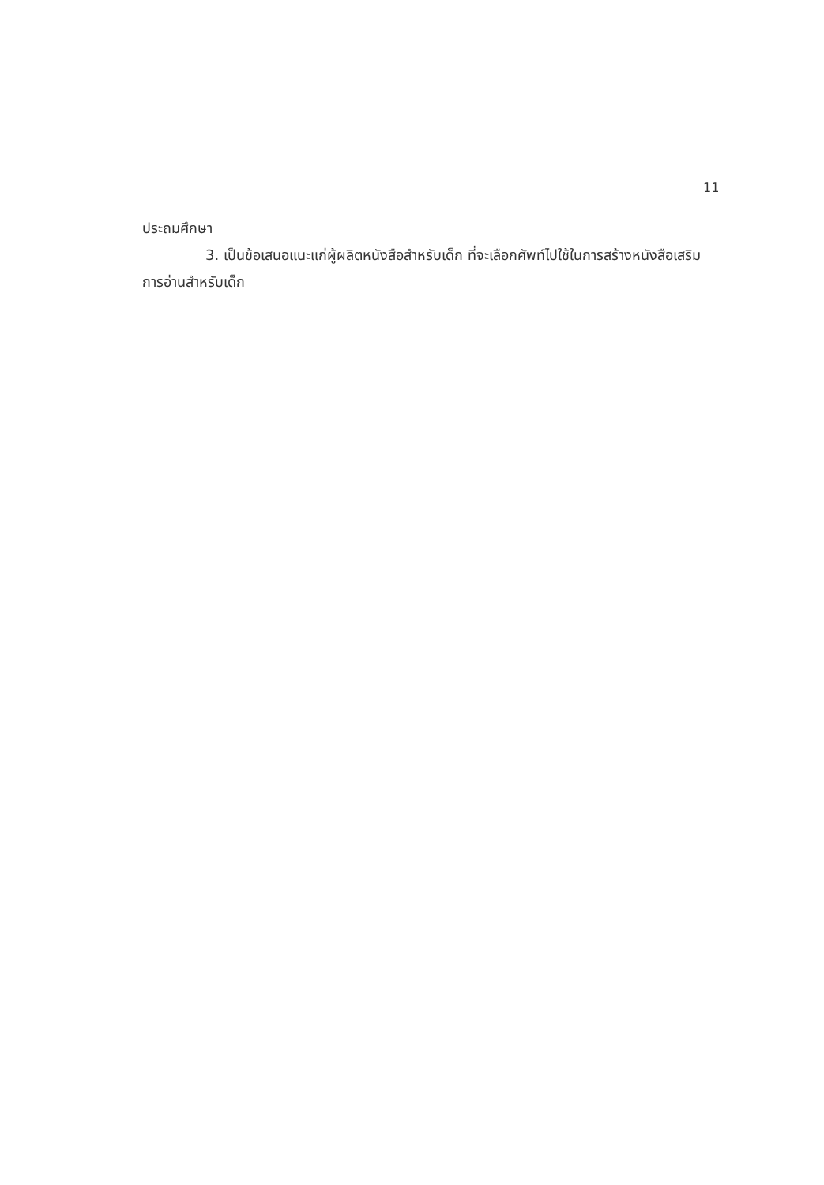11
ประถมศึกษา
3. เป็นข้อเสนอแนะแก่ผู้ผลิตหนังสือสำหรับเด็ก ที่จะเลือกศัพท์ไปใช้ในการสร้างหนังสือเสริมการอ่านสำหรับเด็ก